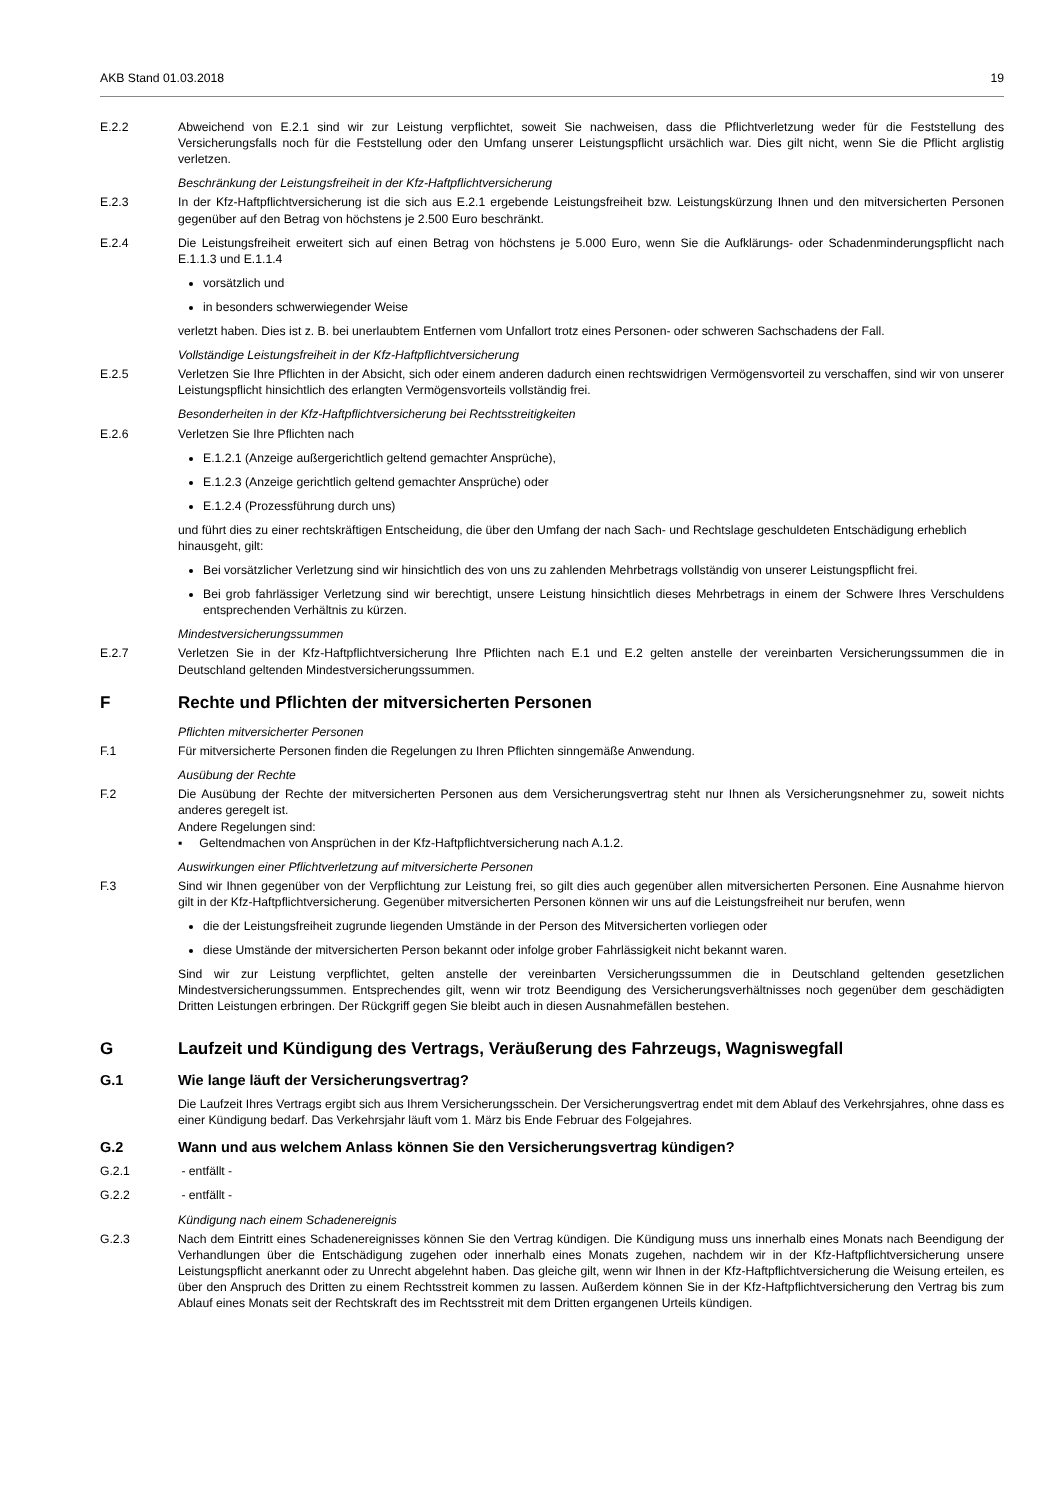AKB Stand 01.03.2018 19
E.2.2 Abweichend von E.2.1 sind wir zur Leistung verpflichtet, soweit Sie nachweisen, dass die Pflichtverletzung weder für die Feststellung des Versicherungsfalls noch für die Feststellung oder den Umfang unserer Leistungspflicht ursächlich war. Dies gilt nicht, wenn Sie die Pflicht arglistig verletzen.
Beschränkung der Leistungsfreiheit in der Kfz-Haftpflichtversicherung
E.2.3 In der Kfz-Haftpflichtversicherung ist die sich aus E.2.1 ergebende Leistungsfreiheit bzw. Leistungskürzung Ihnen und den mitversicherten Personen gegenüber auf den Betrag von höchstens je 2.500 Euro beschränkt.
E.2.4 Die Leistungsfreiheit erweitert sich auf einen Betrag von höchstens je 5.000 Euro, wenn Sie die Aufklärungs- oder Schadenminderungspflicht nach E.1.1.3 und E.1.1.4
vorsätzlich und
in besonders schwerwiegender Weise
verletzt haben. Dies ist z. B. bei unerlaubtem Entfernen vom Unfallort trotz eines Personen- oder schweren Sachschadens der Fall.
Vollständige Leistungsfreiheit in der Kfz-Haftpflichtversicherung
E.2.5 Verletzen Sie Ihre Pflichten in der Absicht, sich oder einem anderen dadurch einen rechtswidrigen Vermögensvorteil zu verschaffen, sind wir von unserer Leistungspflicht hinsichtlich des erlangten Vermögensvorteils vollständig frei.
Besonderheiten in der Kfz-Haftpflichtversicherung bei Rechtsstreitigkeiten
E.2.6 Verletzen Sie Ihre Pflichten nach
E.1.2.1 (Anzeige außergerichtlich geltend gemachter Ansprüche),
E.1.2.3 (Anzeige gerichtlich geltend gemachter Ansprüche) oder
E.1.2.4 (Prozessführung durch uns)
und führt dies zu einer rechtskräftigen Entscheidung, die über den Umfang der nach Sach- und Rechtslage geschuldeten Entschädigung erheblich hinausgeht, gilt:
Bei vorsätzlicher Verletzung sind wir hinsichtlich des von uns zu zahlenden Mehrbetrags vollständig von unserer Leistungspflicht frei.
Bei grob fahrlässiger Verletzung sind wir berechtigt, unsere Leistung hinsichtlich dieses Mehrbetrags in einem der Schwere Ihres Verschuldens entsprechenden Verhältnis zu kürzen.
Mindestversicherungssummen
E.2.7 Verletzen Sie in der Kfz-Haftpflichtversicherung Ihre Pflichten nach E.1 und E.2 gelten anstelle der vereinbarten Versicherungssummen die in Deutschland geltenden Mindestversicherungssummen.
F Rechte und Pflichten der mitversicherten Personen
Pflichten mitversicherter Personen
F.1 Für mitversicherte Personen finden die Regelungen zu Ihren Pflichten sinngemäße Anwendung.
Ausübung der Rechte
F.2 Die Ausübung der Rechte der mitversicherten Personen aus dem Versicherungsvertrag steht nur Ihnen als Versicherungsnehmer zu, soweit nichts anderes geregelt ist.
Andere Regelungen sind:
▪ Geltendmachen von Ansprüchen in der Kfz-Haftpflichtversicherung nach A.1.2.
Auswirkungen einer Pflichtverletzung auf mitversicherte Personen
F.3 Sind wir Ihnen gegenüber von der Verpflichtung zur Leistung frei, so gilt dies auch gegenüber allen mitversicherten Personen. Eine Ausnahme hiervon gilt in der Kfz-Haftpflichtversicherung. Gegenüber mitversicherten Personen können wir uns auf die Leistungsfreiheit nur berufen, wenn
die der Leistungsfreiheit zugrunde liegenden Umstände in der Person des Mitversicherten vorliegen oder
diese Umstände der mitversicherten Person bekannt oder infolge grober Fahrlässigkeit nicht bekannt waren.
Sind wir zur Leistung verpflichtet, gelten anstelle der vereinbarten Versicherungssummen die in Deutschland geltenden gesetzlichen Mindestversicherungssummen. Entsprechendes gilt, wenn wir trotz Beendigung des Versicherungsverhältnisses noch gegenüber dem geschädigten Dritten Leistungen erbringen. Der Rückgriff gegen Sie bleibt auch in diesen Ausnahmefällen bestehen.
G Laufzeit und Kündigung des Vertrags, Veräußerung des Fahrzeugs, Wagniswegfall
G.1 Wie lange läuft der Versicherungsvertrag?
Die Laufzeit Ihres Vertrags ergibt sich aus Ihrem Versicherungsschein. Der Versicherungsvertrag endet mit dem Ablauf des Verkehrsjahres, ohne dass es einer Kündigung bedarf. Das Verkehrsjahr läuft vom 1. März bis Ende Februar des Folgejahres.
G.2 Wann und aus welchem Anlass können Sie den Versicherungsvertrag kündigen?
G.2.1 - entfällt -
G.2.2 - entfällt -
Kündigung nach einem Schadenereignis
G.2.3 Nach dem Eintritt eines Schadenereignisses können Sie den Vertrag kündigen. Die Kündigung muss uns innerhalb eines Monats nach Beendigung der Verhandlungen über die Entschädigung zugehen oder innerhalb eines Monats zugehen, nachdem wir in der Kfz-Haftpflichtversicherung unsere Leistungspflicht anerkannt oder zu Unrecht abgelehnt haben. Das gleiche gilt, wenn wir Ihnen in der Kfz-Haftpflichtversicherung die Weisung erteilen, es über den Anspruch des Dritten zu einem Rechtsstreit kommen zu lassen. Außerdem können Sie in der Kfz-Haftpflichtversicherung den Vertrag bis zum Ablauf eines Monats seit der Rechtskraft des im Rechtsstreit mit dem Dritten ergangenen Urteils kündigen.